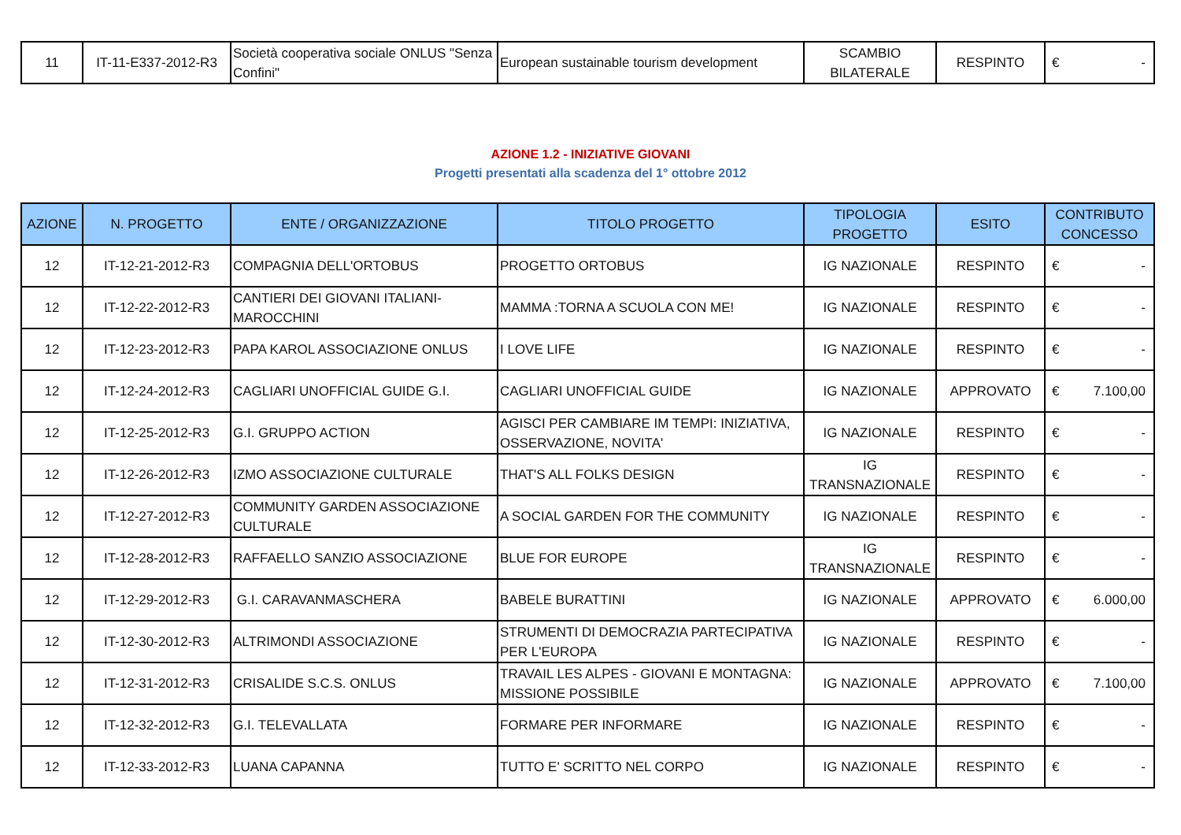| 11 | IT-11-E337-2012-R3 | Società cooperativa sociale ONLUS "Senza Confini" | European sustainable tourism development | SCAMBIO BILATERALE | RESPINTO | € - |
AZIONE 1.2 - INIZIATIVE GIOVANI
Progetti presentati alla scadenza del 1° ottobre 2012
| AZIONE | N. PROGETTO | ENTE / ORGANIZZAZIONE | TITOLO PROGETTO | TIPOLOGIA PROGETTO | ESITO | CONTRIBUTO CONCESSO |
| --- | --- | --- | --- | --- | --- | --- |
| 12 | IT-12-21-2012-R3 | COMPAGNIA DELL'ORTOBUS | PROGETTO ORTOBUS | IG NAZIONALE | RESPINTO | € - |
| 12 | IT-12-22-2012-R3 | CANTIERI DEI GIOVANI ITALIANI-MAROCCHINI | MAMMA :TORNA A SCUOLA CON ME! | IG NAZIONALE | RESPINTO | € - |
| 12 | IT-12-23-2012-R3 | PAPA KAROL ASSOCIAZIONE ONLUS | I LOVE LIFE | IG NAZIONALE | RESPINTO | € - |
| 12 | IT-12-24-2012-R3 | CAGLIARI UNOFFICIAL GUIDE G.I. | CAGLIARI UNOFFICIAL GUIDE | IG NAZIONALE | APPROVATO | € 7.100,00 |
| 12 | IT-12-25-2012-R3 | G.I. GRUPPO ACTION | AGISCI PER CAMBIARE IM TEMPI: INIZIATIVA, OSSERVAZIONE, NOVITA' | IG NAZIONALE | RESPINTO | € - |
| 12 | IT-12-26-2012-R3 | IZMO ASSOCIAZIONE CULTURALE | THAT'S ALL FOLKS DESIGN | IG TRANSNAZIONALE | RESPINTO | € - |
| 12 | IT-12-27-2012-R3 | COMMUNITY GARDEN ASSOCIAZIONE CULTURALE | A SOCIAL GARDEN FOR THE COMMUNITY | IG NAZIONALE | RESPINTO | € - |
| 12 | IT-12-28-2012-R3 | RAFFAELLO SANZIO ASSOCIAZIONE | BLUE FOR EUROPE | IG TRANSNAZIONALE | RESPINTO | € - |
| 12 | IT-12-29-2012-R3 | G.I. CARAVANMASCHERA | BABELE BURATTINI | IG NAZIONALE | APPROVATO | € 6.000,00 |
| 12 | IT-12-30-2012-R3 | ALTRIMONDI ASSOCIAZIONE | STRUMENTI DI DEMOCRAZIA PARTECIPATIVA PER L'EUROPA | IG NAZIONALE | RESPINTO | € - |
| 12 | IT-12-31-2012-R3 | CRISALIDE S.C.S. ONLUS | TRAVAIL LES ALPES - GIOVANI E MONTAGNA: MISSIONE POSSIBILE | IG NAZIONALE | APPROVATO | € 7.100,00 |
| 12 | IT-12-32-2012-R3 | G.I. TELEVALLATA | FORMARE PER INFORMARE | IG NAZIONALE | RESPINTO | € - |
| 12 | IT-12-33-2012-R3 | LUANA CAPANNA | TUTTO E' SCRITTO NEL CORPO | IG NAZIONALE | RESPINTO | € - |